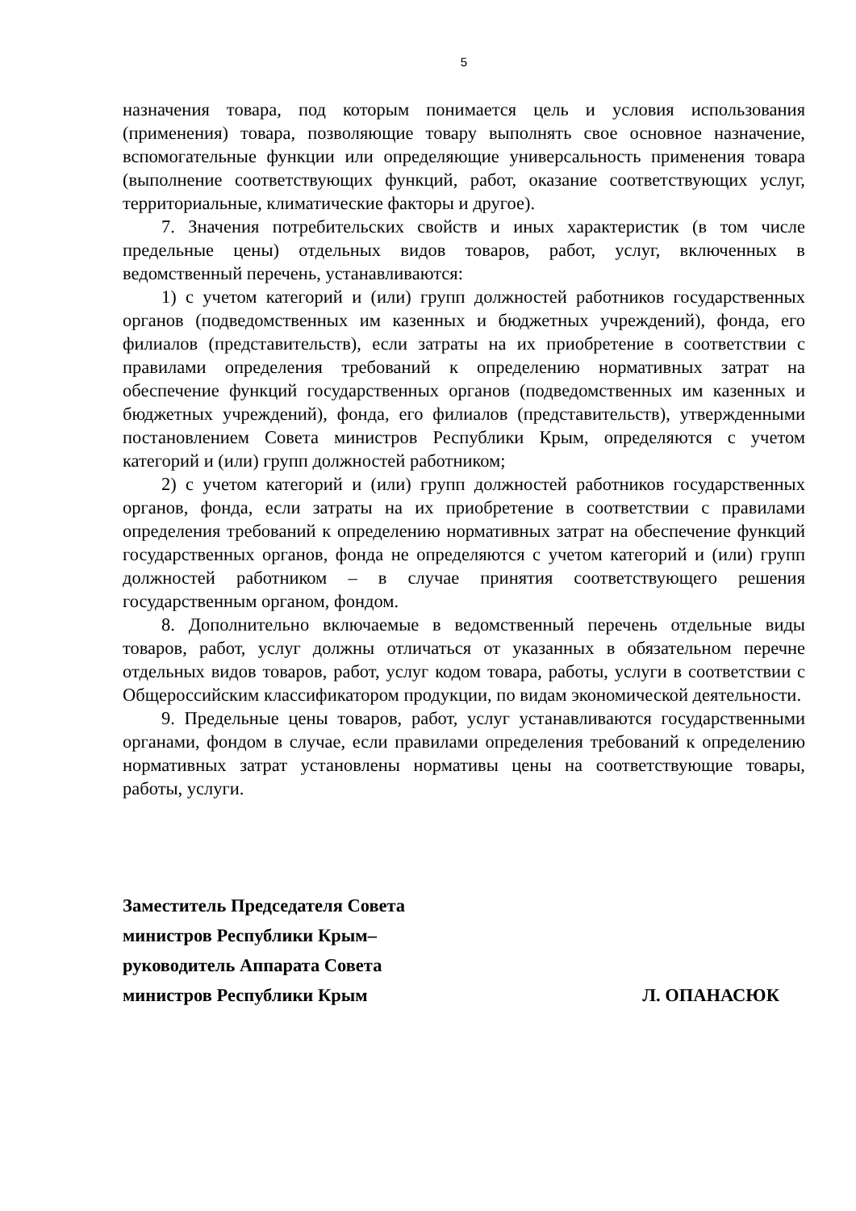5
назначения товара, под которым понимается цель и условия использования (применения) товара, позволяющие товару выполнять свое основное назначение, вспомогательные функции или определяющие универсальность применения товара (выполнение соответствующих функций, работ, оказание соответствующих услуг, территориальные, климатические факторы и другое).
7. Значения потребительских свойств и иных характеристик (в том числе предельные цены) отдельных видов товаров, работ, услуг, включенных в ведомственный перечень, устанавливаются:
1) с учетом категорий и (или) групп должностей работников государственных органов (подведомственных им казенных и бюджетных учреждений), фонда, его филиалов (представительств), если затраты на их приобретение в соответствии с правилами определения требований к определению нормативных затрат на обеспечение функций государственных органов (подведомственных им казенных и бюджетных учреждений), фонда, его филиалов (представительств), утвержденными постановлением Совета министров Республики Крым, определяются с учетом категорий и (или) групп должностей работником;
2) с учетом категорий и (или) групп должностей работников государственных органов, фонда, если затраты на их приобретение в соответствии с правилами определения требований к определению нормативных затрат на обеспечение функций государственных органов, фонда не определяются с учетом категорий и (или) групп должностей работником – в случае принятия соответствующего решения государственным органом, фондом.
8. Дополнительно включаемые в ведомственный перечень отдельные виды товаров, работ, услуг должны отличаться от указанных в обязательном перечне отдельных видов товаров, работ, услуг кодом товара, работы, услуги в соответствии с Общероссийским классификатором продукции, по видам экономической деятельности.
9. Предельные цены товаров, работ, услуг устанавливаются государственными органами, фондом в случае, если правилами определения требований к определению нормативных затрат установлены нормативы цены на соответствующие товары, работы, услуги.
Заместитель Председателя Совета
министров Республики Крым–
руководитель Аппарата Совета
министров Республики Крым
Л. ОПАНАСЮК